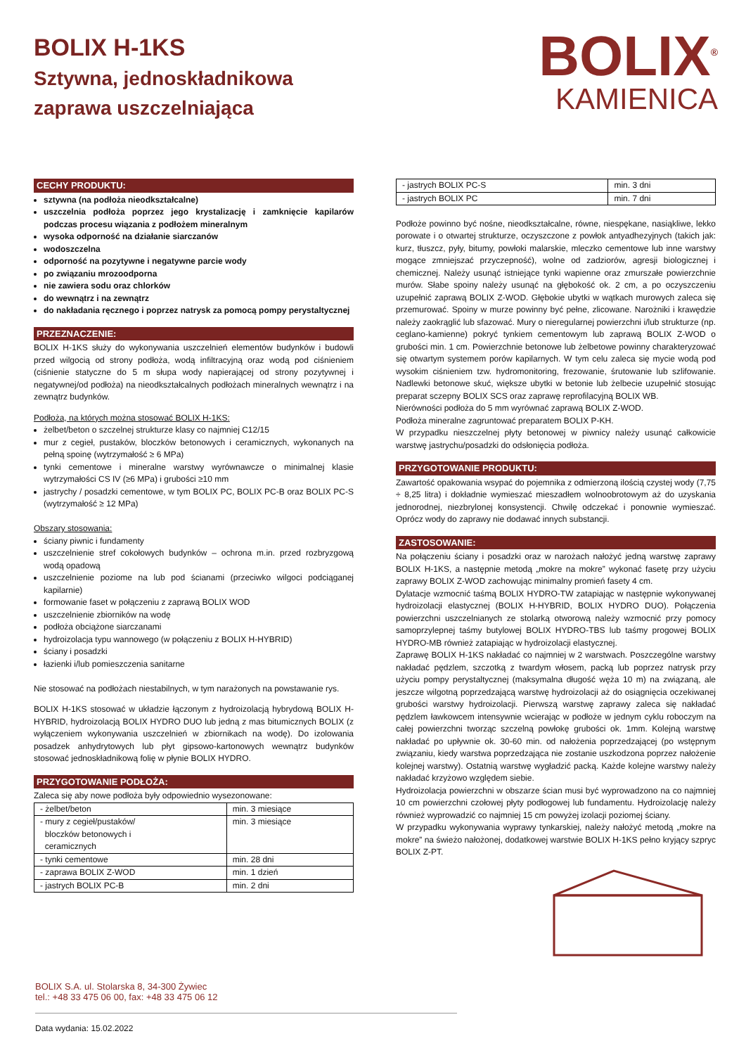BOLIX H-1KS
Sztywna, jednoskładnikowa
zaprawa uszczelniająca
BOLIX<sup>®</sup>
KAMIENICA
CECHY PRODUKTU:
sztywna (na podłoża nieodkształcalne)
uszczelnia podłoża poprzez jego krystalizację i zamknięcie kapilarów podczas procesu wiązania z podłożem mineralnym
wysoka odporność na działanie siarczanów
wodoszczelna
odporność na pozytywne i negatywne parcie wody
po związaniu mrozoodporna
nie zawiera sodu oraz chlorków
do wewnątrz i na zewnątrz
do nakładania ręcznego i poprzez natrysk za pomocą pompy perystaltycznej
PRZEZNACZENIE:
BOLIX H-1KS służy do wykonywania uszczelnień elementów budynków i budowli przed wilgocią od strony podłoża, wodą infiltracyjną oraz wodą pod ciśnieniem (ciśnienie statyczne do 5 m słupa wody napierającej od strony pozytywnej i negatywnej/od podłoża) na nieodkształcalnych podłożach mineralnych wewnątrz i na zewnątrz budynków.
Podłoża, na których można stosować BOLIX H-1KS:
żelbet/beton o szczelnej strukturze klasy co najmniej C12/15
mur z cegieł, pustaków, bloczków betonowych i ceramicznych, wykonanych na pełną spoinę (wytrzymałość ≥ 6 MPa)
tynki cementowe i mineralne warstwy wyrównawcze o minimalnej klasie wytrzymałości CS IV (≥6 MPa) i grubości ≥10 mm
jastrychy / posadzki cementowe, w tym BOLIX PC, BOLIX PC-B oraz BOLIX PC-S (wytrzymałość ≥ 12 MPa)
Obszary stosowania:
ściany piwnic i fundamenty
uszczelnienie stref cokołowych budynków – ochrona m.in. przed rozbryzgową wodą opadową
uszczelnienie poziome na lub pod ścianami (przeciwko wilgoci podciąganej kapilarnie)
formowanie faset w połączeniu z zaprawą BOLIX WOD
uszczelnienie zbiorników na wodę
podłoża obciążone siarczanami
hydroizolacja typu wannowego (w połączeniu z BOLIX H-HYBRID)
ściany i posadzki
łazienki i/lub pomieszczenia sanitarne
Nie stosować na podłożach niestabilnych, w tym narażonych na powstawanie rys.
BOLIX H-1KS stosować w układzie łączonym z hydroizolacją hybrydową BOLIX H- HYBRID, hydroizolacją BOLIX HYDRO DUO lub jedną z mas bitumicznych BOLIX (z wyłączeniem wykonywania uszczelnień w zbiornikach na wodę). Do izolowania posadzek anhydrytowych lub płyt gipsowo-kartonowych wewnątrz budynków stosować jednoskładnikową folię w płynie BOLIX HYDRO.
PRZYGOTOWANIE PODŁOŻA:
Zaleca się aby nowe podłoża były odpowiednio wysezonowane:
| - żelbet/beton | min. 3 miesiące |
| - mury z cegieł/pustaków/ bloczków betonowych i ceramicznych | min. 3 miesiące |
| - tynki cementowe | min. 28 dni |
| - zaprawa BOLIX Z-WOD | min. 1 dzień |
| - jastrych BOLIX PC-B | min. 2 dni |
| - jastrych BOLIX PC-S | min. 3 dni |
| - jastrych BOLIX PC | min. 7 dni |
Podłoże powinno być nośne, nieodkształcalne, równe, niespękane, nasiąkliwe, lekko porowate i o otwartej strukturze, oczyszczone z powłok antyadhezyjnych (takich jak: kurz, tłuszcz, pyły, bitumy, powłoki malarskie, mleczko cementowe lub inne warstwy mogące zmniejszać przyczepność), wolne od zadziorów, agresji biologicznej i chemicznej. Należy usunąć istniejące tynki wapienne oraz zmurszałe powierzchnie murów. Słabe spoiny należy usunąć na głębokość ok. 2 cm, a po oczyszczeniu uzupełnić zaprawą BOLIX Z-WOD. Głębokie ubytki w wątkach murowych zaleca się przemurować. Spoiny w murze powinny być pełne, zlicowane. Narożniki i krawędzie należy zaokrąglić lub sfazować. Mury o nieregularnej powierzchni i/lub strukturze (np. ceglano-kamienne) pokryć tynkiem cementowym lub zaprawą BOLIX Z-WOD o grubości min. 1 cm. Powierzchnie betonowe lub żelbetowe powinny charakteryzować się otwartym systemem porów kapilarnych. W tym celu zaleca się mycie wodą pod wysokim ciśnieniem tzw. hydromonitoring, frezowanie, śrutowanie lub szlifowanie. Nadlewki betonowe skuć, większe ubytki w betonie lub żelbecie uzupełnić stosując preparat sczepny BOLIX SCS oraz zaprawę reprofilacyjną BOLIX WB.
Nierówności podłoża do 5 mm wyrównać zaprawą BOLIX Z-WOD.
Podłoża mineralne zagruntować preparatem BOLIX P-KH.
W przypadku nieszczelnej płyty betonowej w piwnicy należy usunąć całkowicie warstwę jastrychu/posadzki do odsłonięcia podłoża.
PRZYGOTOWANIE PRODUKTU:
Zawartość opakowania wsypać do pojemnika z odmierzoną ilością czystej wody (7,75 ÷ 8,25 litra) i dokładnie wymieszać mieszadłem wolnoobrotowym aż do uzyskania jednorodnej, niezbrylonej konsystencji. Chwilę odczekać i ponownie wymieszać. Oprócz wody do zaprawy nie dodawać innych substancji.
ZASTOSOWANIE:
Na połączeniu ściany i posadzki oraz w narożach nałożyć jedną warstwę zaprawy BOLIX H-1KS, a następnie metodą „mokre na mokre” wykonać fasetę przy użyciu zaprawy BOLIX Z-WOD zachowując minimalny promień fasety 4 cm.
Dylatacje wzmocnić taśmą BOLIX HYDRO-TW zatapiając w następnie wykonywanej hydroizolacji elastycznej (BOLIX H-HYBRID, BOLIX HYDRO DUO). Połączenia powierzchni uszczelnianych ze stolarką otworową należy wzmocnić przy pomocy samoprzylepnej taśmy butylowej BOLIX HYDRO-TBS lub taśmy progowej BOLIX HYDRO-MB również zatapiając w hydroizolacji elastycznej.
Zaprawę BOLIX H-1KS nakładać co najmniej w 2 warstwach. Poszczególne warstwy nakładać pędzlem, szczotką z twardym włosem, packą lub poprzez natrysk przy użyciu pompy perystaltycznej (maksymalna długość węża 10 m) na związaną, ale jeszcze wilgotną poprzedzającą warstwę hydroizolacji aż do osiągnięcia oczekiwanej grubości warstwy hydroizolacji. Pierwszą warstwę zaprawy zaleca się nakładać pędzlem ławkowcem intensywnie wcierając w podłoże w jednym cyklu roboczym na całej powierzchni tworząc szczelną powłokę grubości ok. 1mm. Kolejną warstwę nakładać po upływnie ok. 30-60 min. od nałożenia poprzedzającej (po wstępnym związaniu, kiedy warstwa poprzedzająca nie zostanie uszkodzona poprzez nałożenie kolejnej warstwy). Ostatnią warstwę wygładzić packą. Każde kolejne warstwy należy nakładać krzyżowo względem siebie.
Hydroizolacja powierzchni w obszarze ścian musi być wyprowadzono na co najmniej 10 cm powierzchni czołowej płyty podłogowej lub fundamentu. Hydroizolację należy również wyprowadzić co najmniej 15 cm powyżej izolacji poziomej ściany.
W przypadku wykonywania wyprawy tynkarskiej, należy nałożyć metodą „mokre na mokre” na świeżo nałożonej, dodatkowej warstwie BOLIX H-1KS pełno kryjący szpryc BOLIX Z-PT.
BOLIX S.A. ul. Stolarska 8, 34-300 Żywiec
tel.: +48 33 475 06 00, fax: +48 33 475 06 12
Data wydania: 15.02.2022